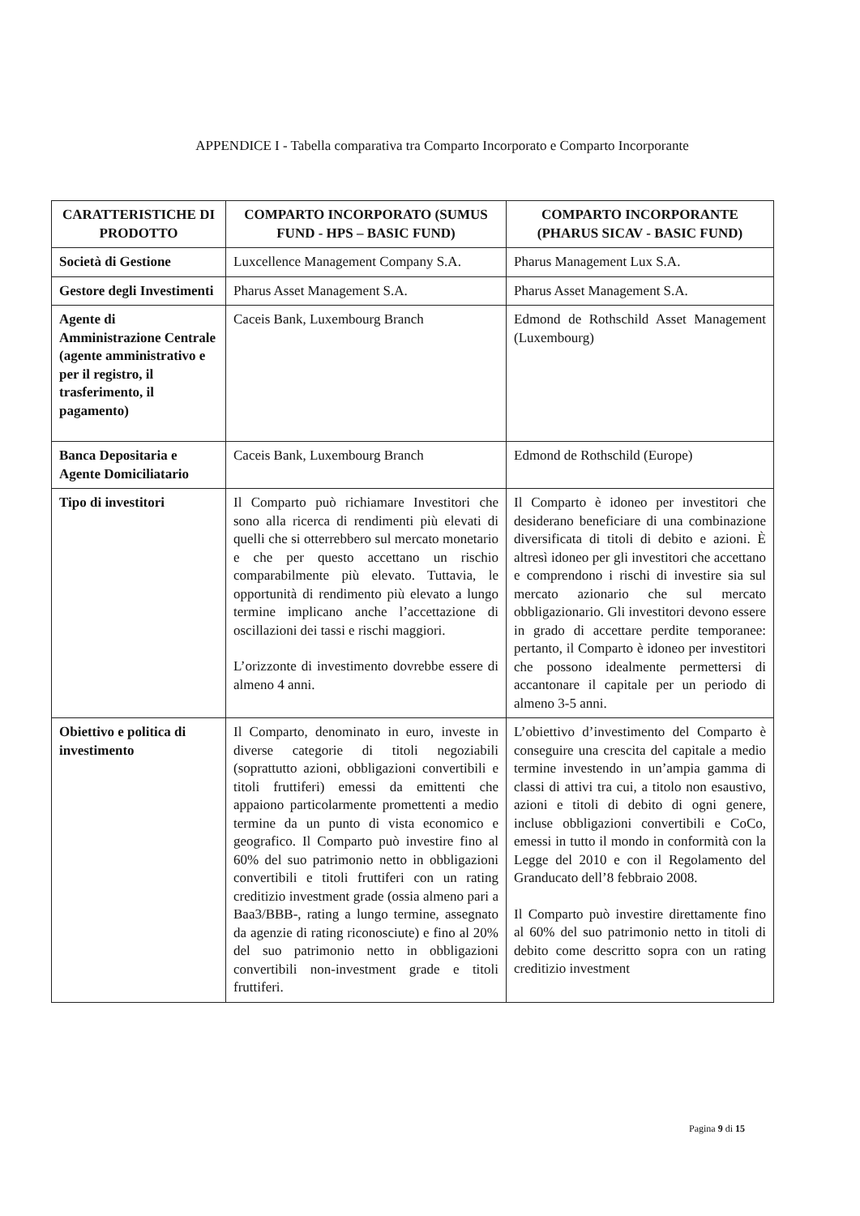APPENDICE I - Tabella comparativa tra Comparto Incorporato e Comparto Incorporante
| CARATTERISTICHE DI PRODOTTO | COMPARTO INCORPORATO (SUMUS FUND - HPS – BASIC FUND) | COMPARTO INCORPORANTE (PHARUS SICAV - BASIC FUND) |
| --- | --- | --- |
| Società di Gestione | Luxcellence Management Company S.A. | Pharus Management Lux S.A. |
| Gestore degli Investimenti | Pharus Asset Management S.A. | Pharus Asset Management S.A. |
| Agente di Amministrazione Centrale (agente amministrativo e per il registro, il trasferimento, il pagamento) | Caceis Bank, Luxembourg Branch | Edmond de Rothschild Asset Management (Luxembourg) |
| Banca Depositaria e Agente Domiciliatario | Caceis Bank, Luxembourg Branch | Edmond de Rothschild (Europe) |
| Tipo di investitori | Il Comparto può richiamare Investitori che sono alla ricerca di rendimenti più elevati di quelli che si otterrebbero sul mercato monetario e che per questo accettano un rischio comparabilmente più elevato. Tuttavia, le opportunità di rendimento più elevato a lungo termine implicano anche l’accettazione di oscillazioni dei tassi e rischi maggiori. L’orizzonte di investimento dovrebbe essere di almeno 4 anni. | Il Comparto è idoneo per investitori che desiderano beneficiare di una combinazione diversificata di titoli di debito e azioni. È altresì idoneo per gli investitori che accettano e comprendono i rischi di investire sia sul mercato azionario che sul mercato obbligazionario. Gli investitori devono essere in grado di accettare perdite temporanee: pertanto, il Comparto è idoneo per investitori che possono idealmente permettersi di accantonare il capitale per un periodo di almeno 3-5 anni. |
| Obiettivo e politica di investimento | Il Comparto, denominato in euro, investe in diverse categorie di titoli negoziabili (soprattutto azioni, obbligazioni convertibili e titoli fruttiferi) emessi da emittenti che appaiono particolarmente promettenti a medio termine da un punto di vista economico e geografico. Il Comparto può investire fino al 60% del suo patrimonio netto in obbligazioni convertibili e titoli fruttiferi con un rating creditizio investment grade (ossia almeno pari a Baa3/BBB-, rating a lungo termine, assegnato da agenzie di rating riconosciute) e fino al 20% del suo patrimonio netto in obbligazioni convertibili non-investment grade e titoli fruttiferi. | L’obiettivo d’investimento del Comparto è conseguire una crescita del capitale a medio termine investendo in un’ampia gamma di classi di attivi tra cui, a titolo non esaustivo, azioni e titoli di debito di ogni genere, incluse obbligazioni convertibili e CoCo, emessi in tutto il mondo in conformità con la Legge del 2010 e con il Regolamento del Granducato dell’8 febbraio 2008. Il Comparto può investire direttamente fino al 60% del suo patrimonio netto in titoli di debito come descritto sopra con un rating creditizio investment |
Pagina 9 di 15